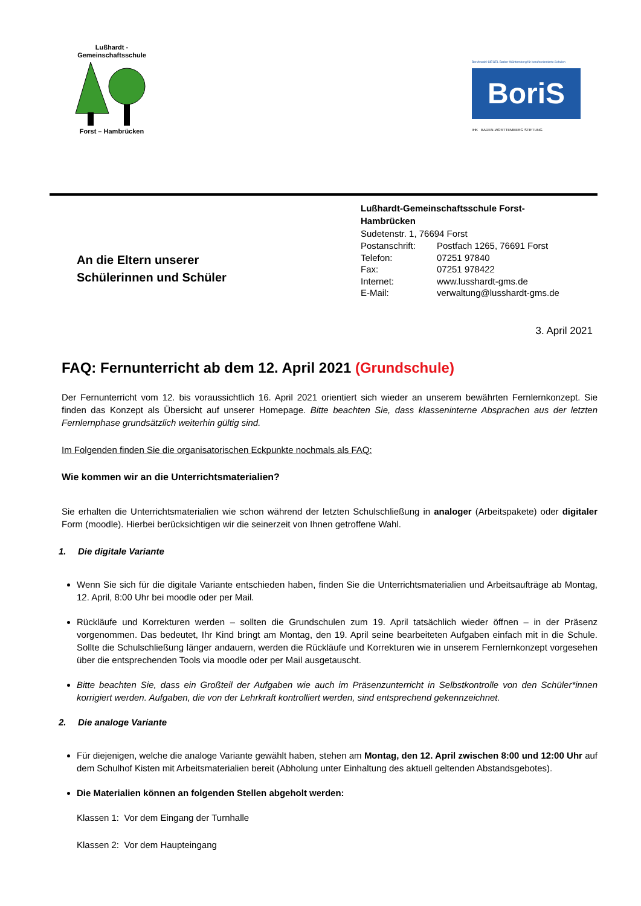Lußhardt -
Gemeinschaftsschule Forst – Hambrücken
Berufswahl-SIEGEL Baden-Württemberg für berufsorientierte Schulen
BoriS
IHK BADEN-WÜRTTEMBERG STIFTUNG
An die Eltern unserer
Schülerinnen und Schüler
Lußhardt-Gemeinschaftsschule Forst-
Hambrücken
Sudetenstr. 1, 76694 Forst
| Postanschrift: | Postfach 1265, 76691 Forst |
| Telefon: | 07251 97840 |
| Fax: | 07251 978422 |
| Internet: | www.lusshardt-gms.de |
| E-Mail: | verwaltung@lusshardt-gms.de |
3. April 2021
FAQ: Fernunterricht ab dem 12. April 2021 (Grundschule)
Der Fernunterricht vom 12. bis voraussichtlich 16. April 2021 orientiert sich wieder an unserem bewährten Fernlernkonzept. Sie finden das Konzept als Übersicht auf unserer Homepage. Bitte beachten Sie, dass klasseninterne Absprachen aus der letzten Fernlernphase grundsätzlich weiterhin gültig sind.
Im Folgenden finden Sie die organisatorischen Eckpunkte nochmals als FAQ:
Wie kommen wir an die Unterrichtsmaterialien?
Sie erhalten die Unterrichtsmaterialien wie schon während der letzten Schulschließung in analoger (Arbeitspakete) oder digitaler Form (moodle). Hierbei berücksichtigen wir die seinerzeit von Ihnen getroffene Wahl.
1. Die digitale Variante
Wenn Sie sich für die digitale Variante entschieden haben, finden Sie die Unterrichtsmaterialien und Arbeitsaufträge ab Montag, 12. April, 8:00 Uhr bei moodle oder per Mail.
Rückläufe und Korrekturen werden – sollten die Grundschulen zum 19. April tatsächlich wieder öffnen – in der Präsenz vorgenommen. Das bedeutet, Ihr Kind bringt am Montag, den 19. April seine bearbeiteten Aufgaben einfach mit in die Schule. Sollte die Schulschließung länger andauern, werden die Rückläufe und Korrekturen wie in unserem Fernlernkonzept vorgesehen über die entsprechenden Tools via moodle oder per Mail ausgetauscht.
Bitte beachten Sie, dass ein Großteil der Aufgaben wie auch im Präsenzunterricht in Selbstkontrolle von den Schüler*innen korrigiert werden. Aufgaben, die von der Lehrkraft kontrolliert werden, sind entsprechend gekennzeichnet.
2. Die analoge Variante
Für diejenigen, welche die analoge Variante gewählt haben, stehen am Montag, den 12. April zwischen 8:00 und 12:00 Uhr auf dem Schulhof Kisten mit Arbeitsmaterialien bereit (Abholung unter Einhaltung des aktuell geltenden Abstandsgebotes).
Die Materialien können an folgenden Stellen abgeholt werden:
Klassen 1: Vor dem Eingang der Turnhalle
Klassen 2: Vor dem Haupteingang